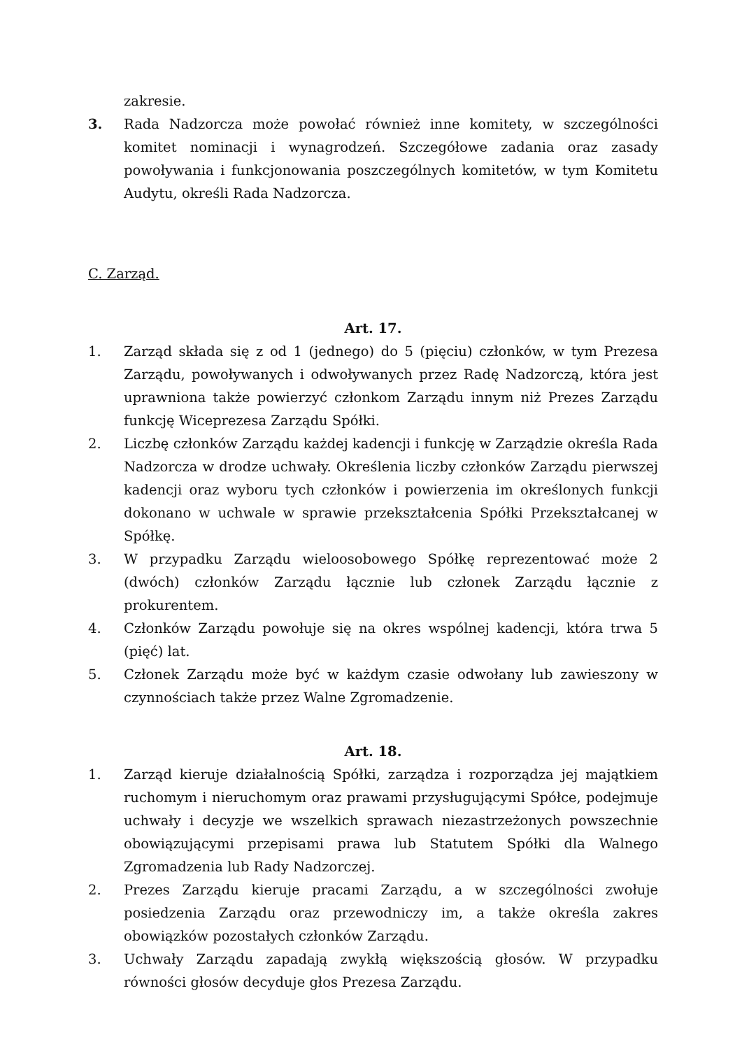zakresie.
3. Rada Nadzorcza może powołać również inne komitety, w szczególności komitet nominacji i wynagrodzeń. Szczegółowe zadania oraz zasady powoływania i funkcjonowania poszczególnych komitetów, w tym Komitetu Audytu, określi Rada Nadzorcza.
C. Zarząd.
Art. 17.
1. Zarząd składa się z od 1 (jednego) do 5 (pięciu) członków, w tym Prezesa Zarządu, powoływanych i odwoływanych przez Radę Nadzorczą, która jest uprawniona także powierzyć członkom Zarządu innym niż Prezes Zarządu funkcję Wiceprezesa Zarządu Spółki.
2. Liczbę członków Zarządu każdej kadencji i funkcję w Zarządzie określa Rada Nadzorcza w drodze uchwały. Określenia liczby członków Zarządu pierwszej kadencji oraz wyboru tych członków i powierzenia im określonych funkcji dokonano w uchwale w sprawie przekształcenia Spółki Przekształcanej w Spółkę.
3. W przypadku Zarządu wieloosobowego Spółkę reprezentować może 2 (dwóch) członków Zarządu łącznie lub członek Zarządu łącznie z prokurentem.
4. Członków Zarządu powołuje się na okres wspólnej kadencji, która trwa 5 (pięć) lat.
5. Członek Zarządu może być w każdym czasie odwołany lub zawieszony w czynnościach także przez Walne Zgromadzenie.
Art. 18.
1. Zarząd kieruje działalnością Spółki, zarządza i rozporządza jej majątkiem ruchomym i nieruchomym oraz prawami przysługującymi Spółce, podejmuje uchwały i decyzje we wszelkich sprawach niezastrzeżonych powszechnie obowiązującymi przepisami prawa lub Statutem Spółki dla Walnego Zgromadzenia lub Rady Nadzorczej.
2. Prezes Zarządu kieruje pracami Zarządu, a w szczególności zwołuje posiedzenia Zarządu oraz przewodniczy im, a także określa zakres obowiązków pozostałych członków Zarządu.
3. Uchwały Zarządu zapadają zwykłą większością głosów. W przypadku równości głosów decyduje głos Prezesa Zarządu.